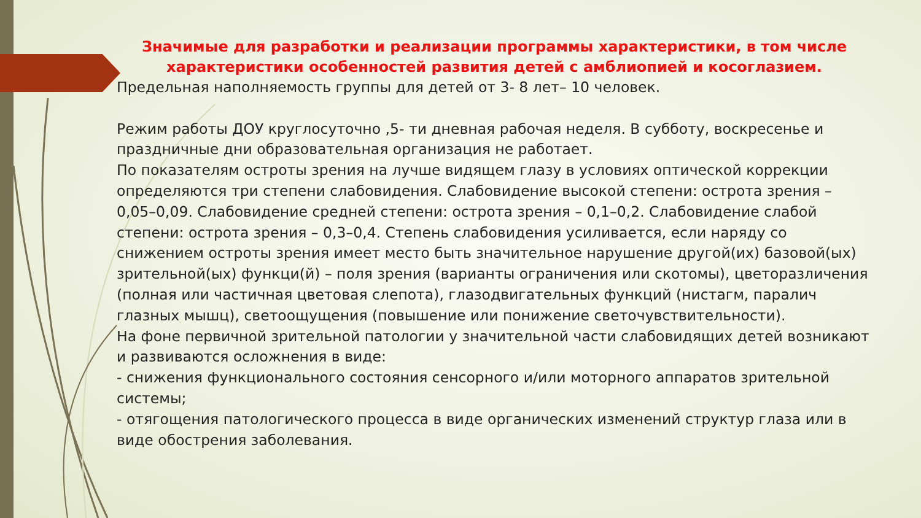Значимые для разработки и реализации программы характеристики, в том числе характеристики особенностей развития детей с амблиопией и косоглазием.
Предельная наполняемость группы для детей от 3- 8 лет– 10 человек.
Режим работы ДОУ круглосуточно ,5- ти дневная рабочая неделя. В субботу, воскресенье и праздничные дни образовательная организация не работает.
По показателям остроты зрения на лучше видящем глазу в условиях оптической коррекции определяются три степени слабовидения. Слабовидение высокой степени: острота зрения – 0,05–0,09. Слабовидение средней степени: острота зрения – 0,1–0,2. Слабовидение слабой степени: острота зрения – 0,3–0,4. Степень слабовидения усиливается, если наряду со снижением остроты зрения имеет место быть значительное нарушение другой(их) базовой(ых) зрительной(ых) функци(й) – поля зрения (варианты ограничения или скотомы), цветоразличения (полная или частичная цветовая слепота), глазодвигательных функций (нистагм, паралич глазных мышц), светоощущения (повышение или понижение светочувствительности).
На фоне первичной зрительной патологии у значительной части слабовидящих детей возникают и развиваются осложнения в виде:
- снижения функционального состояния сенсорного и/или моторного аппаратов зрительной системы;
- отягощения патологического процесса в виде органических изменений структур глаза или в виде обострения заболевания.